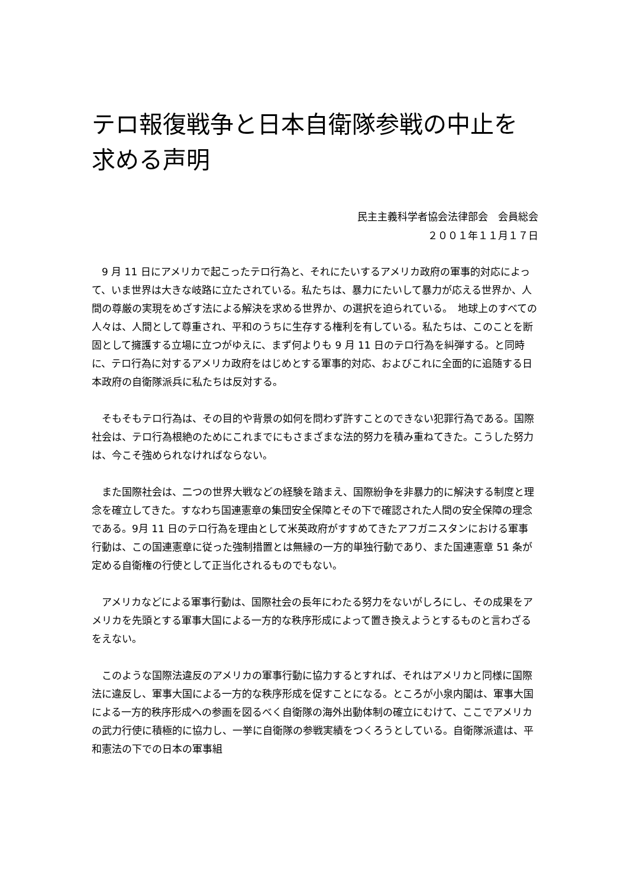テロ報復戦争と日本自衛隊参戦の中止を求める声明
民主主義科学者協会法律部会　会員総会
２００１年１１月１７日
　9 月 11 日にアメリカで起こったテロ行為と、それにたいするアメリカ政府の軍事的対応によって、いま世界は大きな岐路に立たされている。私たちは、暴力にたいして暴力が応える世界か、人間の尊厳の実現をめざす法による解決を求める世界か、の選択を迫られている。　地球上のすべての人々は、人間として尊重され、平和のうちに生存する権利を有している。私たちは、このことを断固として擁護する立場に立つがゆえに、まず何よりも 9 月 11 日のテロ行為を糾弾する。と同時に、テロ行為に対するアメリカ政府をはじめとする軍事的対応、およびこれに全面的に追随する日本政府の自衛隊派兵に私たちは反対する。
　そもそもテロ行為は、その目的や背景の如何を問わず許すことのできない犯罪行為である。国際社会は、テロ行為根絶のためにこれまでにもさまざまな法的努力を積み重ねてきた。こうした努力は、今こそ強められなければならない。
　また国際社会は、二つの世界大戦などの経験を踏まえ、国際紛争を非暴力的に解決する制度と理念を確立してきた。すなわち国連憲章の集団安全保障とその下で確認された人間の安全保障の理念である。9月 11 日のテロ行為を理由として米英政府がすすめてきたアフガニスタンにおける軍事行動は、この国連憲章に従った強制措置とは無縁の一方的単独行動であり、また国連憲章 51 条が定める自衛権の行使として正当化されるものでもない。
　アメリカなどによる軍事行動は、国際社会の長年にわたる努力をないがしろにし、その成果をアメリカを先頭とする軍事大国による一方的な秩序形成によって置き換えようとするものと言わざるをえない。
　このような国際法違反のアメリカの軍事行動に協力するとすれば、それはアメリカと同様に国際法に違反し、軍事大国による一方的な秩序形成を促すことになる。ところが小泉内閣は、軍事大国による一方的秩序形成への参画を図るべく自衛隊の海外出動体制の確立にむけて、ここでアメリカの武力行使に積極的に協力し、一挙に自衛隊の参戦実績をつくろうとしている。自衛隊派遣は、平和憲法の下での日本の軍事組